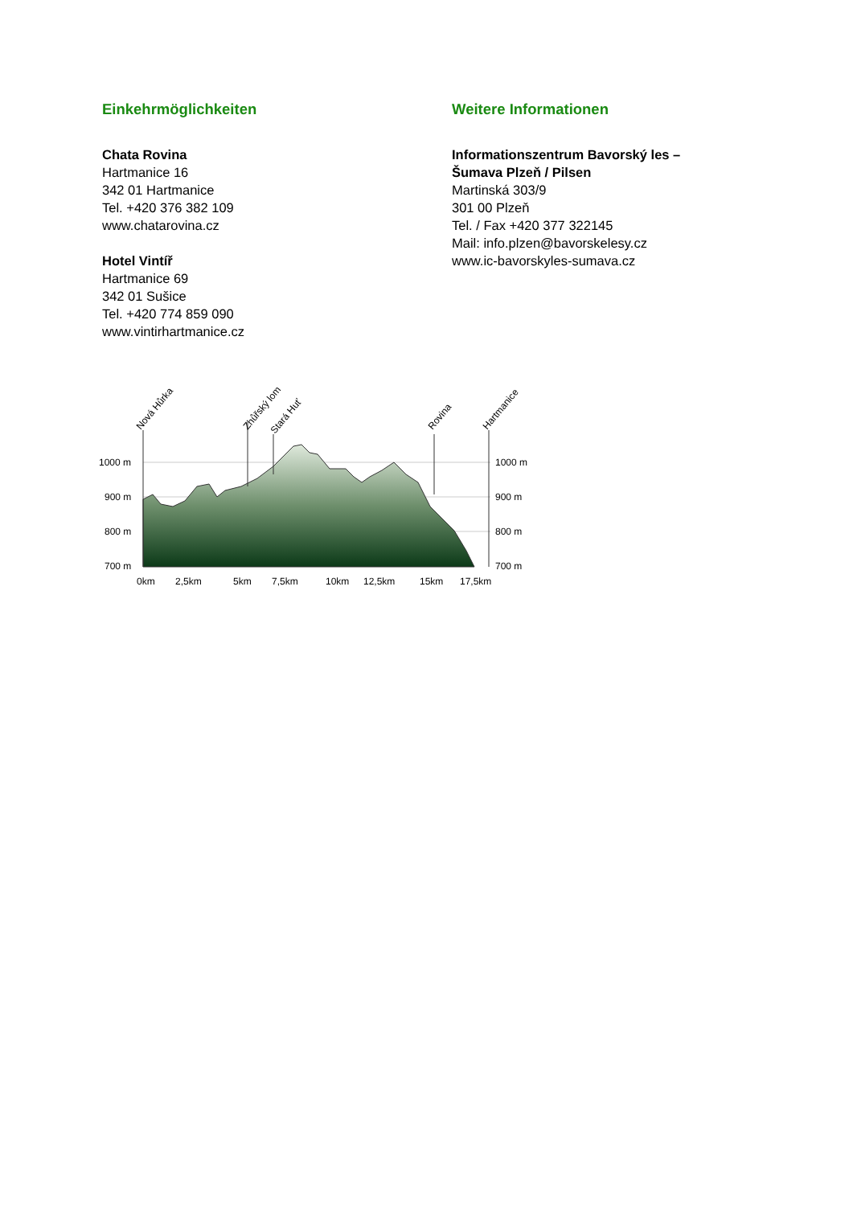Einkehrmöglichkeiten
Chata Rovina
Hartmanice 16
342 01 Hartmanice
Tel. +420 376 382 109
www.chatarovina.cz
Hotel Vintíř
Hartmanice 69
342 01 Sušice
Tel. +420 774 859 090
www.vintirhartmanice.cz
Weitere Informationen
Informationszentrum Bavorský les –
Šumava Plzeň / Pilsen
Martinská 303/9
301 00 Plzeň
Tel. / Fax +420 377 322145
Mail: info.plzen@bavorskelesy.cz
www.ic-bavorskyles-sumava.cz
Nová Hůrka
Zhůřský lom
Stará Huť
Rovina
Hartmanice
1000 m
1000 m
900 m
900 m
800 m
800 m
700 m
700 m
0km
2,5km
5km
7,5km
10km
12,5km
15km
17,5km